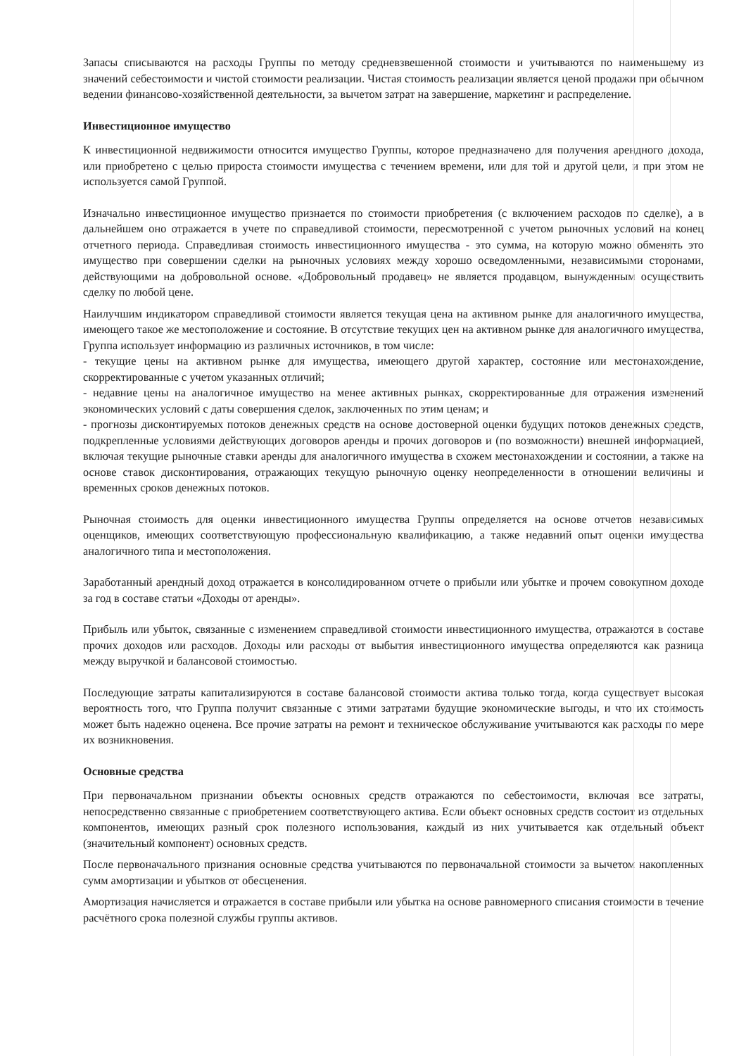Запасы списываются на расходы Группы по методу средневзвешенной стоимости и учитываются по наименьшему из значений себестоимости и чистой стоимости реализации. Чистая стоимость реализации является ценой продажи при обычном ведении финансово-хозяйственной деятельности, за вычетом затрат на завершение, маркетинг и распределение.
Инвестиционное имущество
К инвестиционной недвижимости относится имущество Группы, которое предназначено для получения арендного дохода, или приобретено с целью прироста стоимости имущества с течением времени, или для той и другой цели, и при этом не используется самой Группой.
Изначально инвестиционное имущество признается по стоимости приобретения (с включением расходов по сделке), а в дальнейшем оно отражается в учете по справедливой стоимости, пересмотренной с учетом рыночных условий на конец отчетного периода. Справедливая стоимость инвестиционного имущества - это сумма, на которую можно обменять это имущество при совершении сделки на рыночных условиях между хорошо осведомленными, независимыми сторонами, действующими на добровольной основе. «Добровольный продавец» не является продавцом, вынужденным осуществить сделку по любой цене.
Наилучшим индикатором справедливой стоимости является текущая цена на активном рынке для аналогичного имущества, имеющего такое же местоположение и состояние. В отсутствие текущих цен на активном рынке для аналогичного имущества, Группа использует информацию из различных источников, в том числе:
- текущие цены на активном рынке для имущества, имеющего другой характер, состояние или местонахождение, скорректированные с учетом указанных отличий;
- недавние цены на аналогичное имущество на менее активных рынках, скорректированные для отражения изменений экономических условий с даты совершения сделок, заключенных по этим ценам; и
- прогнозы дисконтируемых потоков денежных средств на основе достоверной оценки будущих потоков денежных средств, подкрепленные условиями действующих договоров аренды и прочих договоров и (по возможности) внешней информацией, включая текущие рыночные ставки аренды для аналогичного имущества в схожем местонахождении и состоянии, а также на основе ставок дисконтирования, отражающих текущую рыночную оценку неопределенности в отношении величины и временных сроков денежных потоков.
Рыночная стоимость для оценки инвестиционного имущества Группы определяется на основе отчетов независимых оценщиков, имеющих соответствующую профессиональную квалификацию, а также недавний опыт оценки имущества аналогичного типа и местоположения.
Заработанный арендный доход отражается в консолидированном отчете о прибыли или убытке и прочем совокупном доходе за год в составе статьи «Доходы от аренды».
Прибыль или убыток, связанные с изменением справедливой стоимости инвестиционного имущества, отражаются в составе прочих доходов или расходов. Доходы или расходы от выбытия инвестиционного имущества определяются как разница между выручкой и балансовой стоимостью.
Последующие затраты капитализируются в составе балансовой стоимости актива только тогда, когда существует высокая вероятность того, что Группа получит связанные с этими затратами будущие экономические выгоды, и что их стоимость может быть надежно оценена. Все прочие затраты на ремонт и техническое обслуживание учитываются как расходы по мере их возникновения.
Основные средства
При первоначальном признании объекты основных средств отражаются по себестоимости, включая все затраты, непосредственно связанные с приобретением соответствующего актива. Если объект основных средств состоит из отдельных компонентов, имеющих разный срок полезного использования, каждый из них учитывается как отдельный объект (значительный компонент) основных средств.
После первоначального признания основные средства учитываются по первоначальной стоимости за вычетом накопленных сумм амортизации и убытков от обесценения.
Амортизация начисляется и отражается в составе прибыли или убытка на основе равномерного списания стоимости в течение расчётного срока полезной службы группы активов.